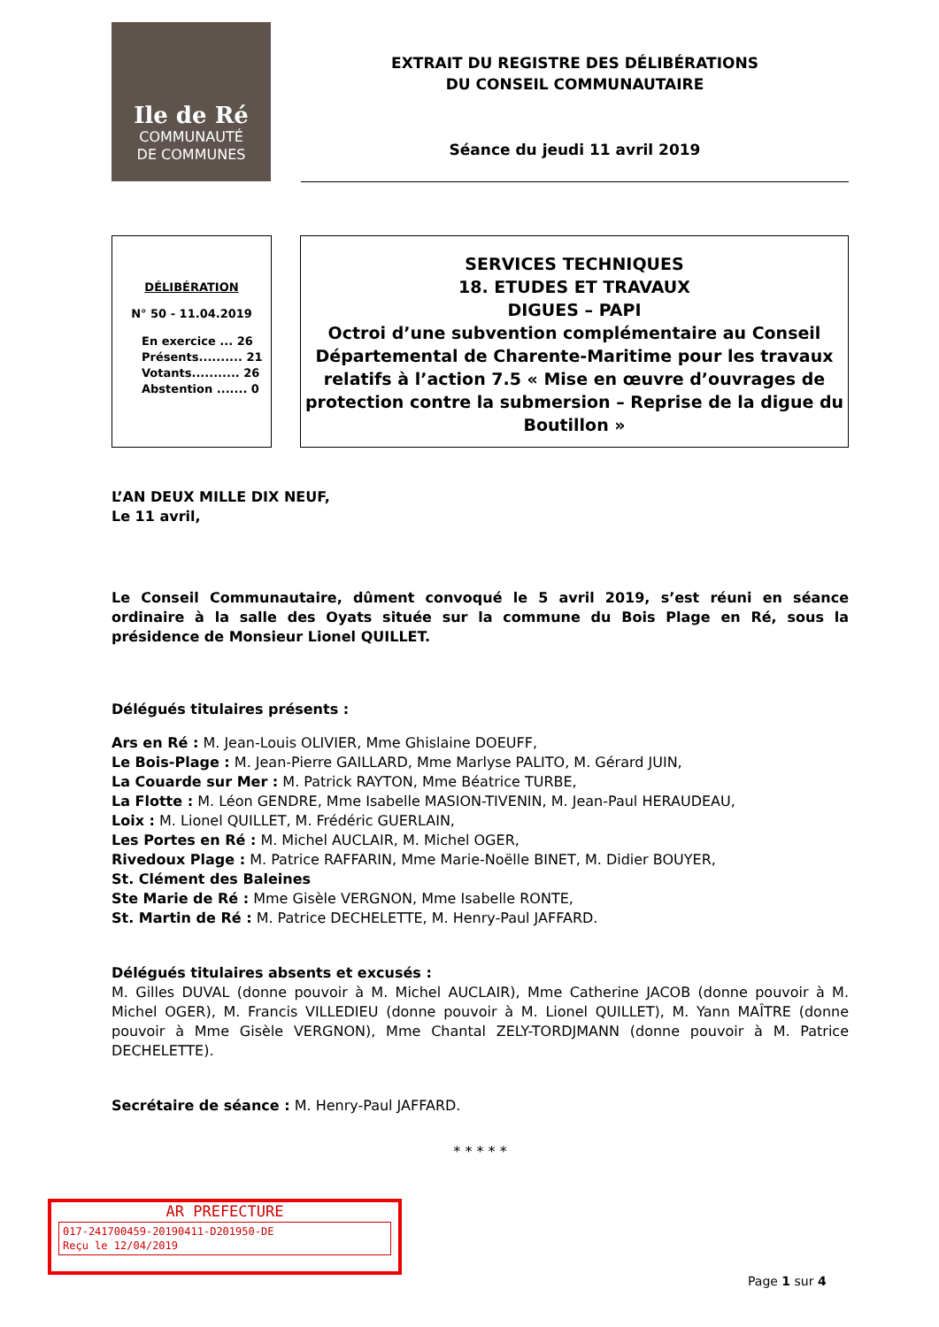Ile de Ré
COMMUNAUTÉ
DE COMMUNES
EXTRAIT DU REGISTRE DES DÉLIBÉRATIONS
DU CONSEIL COMMUNAUTAIRE
Séance du jeudi 11 avril 2019
DÉLIBÉRATION
N° 50 - 11.04.2019
En exercice ... 26
Présents.......... 21
Votants........... 26
Abstention ....... 0
SERVICES TECHNIQUES
18. ETUDES ET TRAVAUX
DIGUES – PAPI
Octroi d’une subvention complémentaire au Conseil Départemental de Charente-Maritime pour les travaux relatifs à l’action 7.5 « Mise en œuvre d’ouvrages de protection contre la submersion – Reprise de la digue du Boutillon »
L’AN DEUX MILLE DIX NEUF,
Le 11 avril,
Le Conseil Communautaire, dûment convoqué le 5 avril 2019, s’est réuni en séance ordinaire à la salle des Oyats située sur la commune du Bois Plage en Ré, sous la présidence de Monsieur Lionel QUILLET.
Délégués titulaires présents :
Ars en Ré : M. Jean-Louis OLIVIER, Mme Ghislaine DOEUFF,
Le Bois-Plage : M. Jean-Pierre GAILLARD, Mme Marlyse PALITO, M. Gérard JUIN,
La Couarde sur Mer : M. Patrick RAYTON, Mme Béatrice TURBE,
La Flotte : M. Léon GENDRE, Mme Isabelle MASION-TIVENIN, M. Jean-Paul HERAUDEAU,
Loix : M. Lionel QUILLET, M. Frédéric GUERLAIN,
Les Portes en Ré : M. Michel AUCLAIR, M. Michel OGER,
Rivedoux Plage : M. Patrice RAFFARIN, Mme Marie-Noëlle BINET, M. Didier BOUYER,
St. Clément des Baleines
Ste Marie de Ré : Mme Gisèle VERGNON, Mme Isabelle RONTE,
St. Martin de Ré : M. Patrice DECHELETTE, M. Henry-Paul JAFFARD.
Délégués titulaires absents et excusés :
M. Gilles DUVAL (donne pouvoir à M. Michel AUCLAIR), Mme Catherine JACOB (donne pouvoir à M. Michel OGER), M. Francis VILLEDIEU (donne pouvoir à M. Lionel QUILLET), M. Yann MAÎTRE (donne pouvoir à Mme Gisèle VERGNON), Mme Chantal ZELY-TORDJMANN (donne pouvoir à M. Patrice DECHELETTE).
Secrétaire de séance : M. Henry-Paul JAFFARD.
* * * * *
AR PREFECTURE
017-241700459-20190411-D201950-DE
Reçu le 12/04/2019
Page 1 sur 4